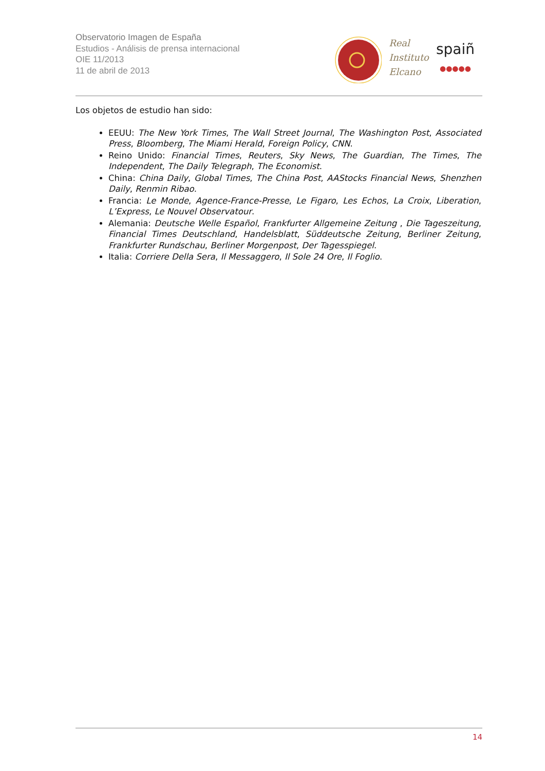Observatorio Imagen de España
Estudios - Análisis de prensa internacional
OIE 11/2013
11 de abril de 2013
Real
Instituto
Elcano
spaiñ
●●●●●
Los objetos de estudio han sido:
EEUU: The New York Times, The Wall Street Journal, The Washington Post, Associated Press, Bloomberg, The Miami Herald, Foreign Policy, CNN.
Reino Unido: Financial Times, Reuters, Sky News, The Guardian, The Times, The Independent, The Daily Telegraph, The Economist.
China: China Daily, Global Times, The China Post, AAStocks Financial News, Shenzhen Daily, Renmin Ribao.
Francia: Le Monde, Agence-France-Presse, Le Figaro, Les Echos, La Croix, Liberation, L’Express, Le Nouvel Observatour.
Alemania: Deutsche Welle Español, Frankfurter Allgemeine Zeitung , Die Tageszeitung, Financial Times Deutschland, Handelsblatt, Süddeutsche Zeitung, Berliner Zeitung, Frankfurter Rundschau, Berliner Morgenpost, Der Tagesspiegel.
Italia: Corriere Della Sera, Il Messaggero, Il Sole 24 Ore, Il Foglio.
14